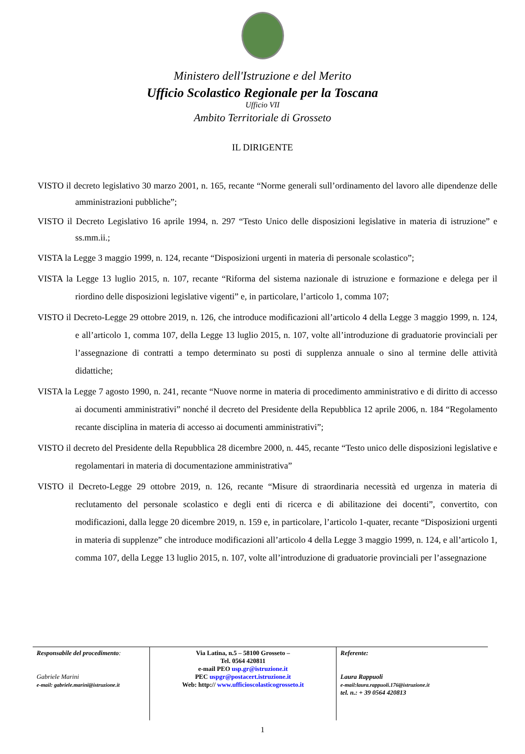Ministero dell'Istruzione e del Merito
Ufficio Scolastico Regionale per la Toscana
Ufficio VII
Ambito Territoriale di Grosseto
IL DIRIGENTE
VISTO il decreto legislativo 30 marzo 2001, n. 165, recante “Norme generali sull’ordinamento del lavoro alle dipendenze delle amministrazioni pubbliche”;
VISTO il Decreto Legislativo 16 aprile 1994, n. 297 “Testo Unico delle disposizioni legislative in materia di istruzione” e ss.mm.ii.;
VISTA la Legge 3 maggio 1999, n. 124, recante “Disposizioni urgenti in materia di personale scolastico”;
VISTA la Legge 13 luglio 2015, n. 107, recante “Riforma del sistema nazionale di istruzione e formazione e delega per il riordino delle disposizioni legislative vigenti” e, in particolare, l’articolo 1, comma 107;
VISTO il Decreto-Legge 29 ottobre 2019, n. 126, che introduce modificazioni all’articolo 4 della Legge 3 maggio 1999, n. 124, e all’articolo 1, comma 107, della Legge 13 luglio 2015, n. 107, volte all’introduzione di graduatorie provinciali per l’assegnazione di contratti a tempo determinato su posti di supplenza annuale o sino al termine delle attività didattiche;
VISTA la Legge 7 agosto 1990, n. 241, recante “Nuove norme in materia di procedimento amministrativo e di diritto di accesso ai documenti amministrativi” nonché il decreto del Presidente della Repubblica 12 aprile 2006, n. 184 “Regolamento recante disciplina in materia di accesso ai documenti amministrativi”;
VISTO il decreto del Presidente della Repubblica 28 dicembre 2000, n. 445, recante “Testo unico delle disposizioni legislative e regolamentari in materia di documentazione amministrativa”
VISTO il Decreto-Legge 29 ottobre 2019, n. 126, recante “Misure di straordinaria necessità ed urgenza in materia di reclutamento del personale scolastico e degli enti di ricerca e di abilitazione dei docenti”, convertito, con modificazioni, dalla legge 20 dicembre 2019, n. 159 e, in particolare, l’articolo 1-quater, recante “Disposizioni urgenti in materia di supplenze” che introduce modificazioni all’articolo 4 della Legge 3 maggio 1999, n. 124, e all’articolo 1, comma 107, della Legge 13 luglio 2015, n. 107, volte all’introduzione di graduatorie provinciali per l’assegnazione
Responsabile del procedimento:
Gabriele Marini
e-mail: gabriele.marini@istruzione.it
Via Latina, n.5 – 58100 Grosseto –
Tel. 0564 420811
e-mail PEO usp.gr@istruzione.it
PEC uspgr@postacert.istruzione.it
Web: http:// www.ufficioscolasticogrosseto.it
Referente:
Laura Rappuoli
e-mail:laura.rappuoli.176@istruzione.it
tel. n.: + 39 0564 420813
1